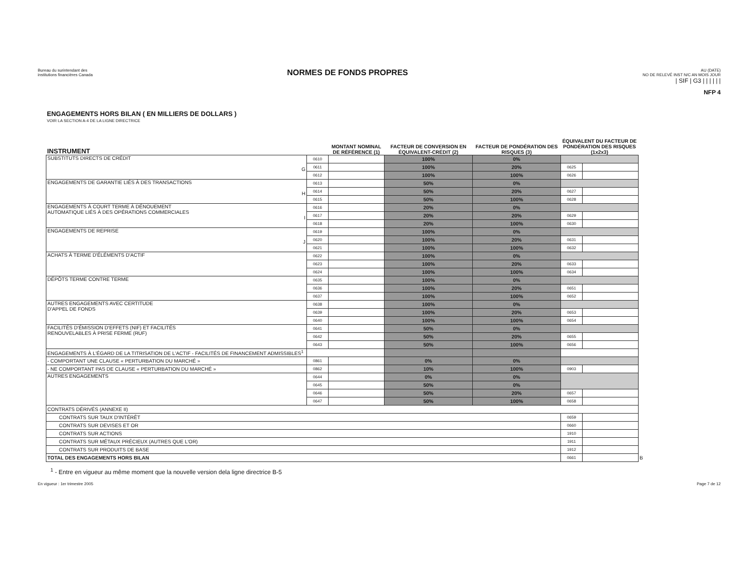Bureau du surintendant des
institutions financières Canada
NORMES DE FONDS PROPRES
AU (DATE)
NO DE RELEVÉ INST N/C AN MOIS JOUR
| SIF | G3 | | | | | |
NFP 4
ENGAGEMENTS HORS BILAN ( EN MILLIERS DE DOLLARS )
VOIR LA SECTION A-4 DE LA LIGNE DIRECTRICE
| INSTRUMENT | | MONTANT NOMINAL DE RÉFÉRENCE (1) | FACTEUR DE CONVERSION EN ÉQUIVALENT-CRÉDIT (2) | FACTEUR DE PONDÉRATION DES RISQUES (3) | ÉQUIVALENT DU FACTEUR DE PONDÉRATION DES RISQUES (1x2x3) | | |
| --- | --- | --- | --- | --- | --- | --- | --- |
| SUBSTITUTS DIRECTS DE CRÉDIT G | 0610 | | 100% | 0% | | | |
| | 0611 | | 100% | 20% | 0625 | | |
| | 0612 | | 100% | 100% | 0626 | | |
| ENGAGEMENTS DE GARANTIE LIÉS À DES TRANSACTIONS H | 0613 | | 50% | 0% | | | |
| | 0614 | | 50% | 20% | 0627 | | |
| | 0615 | | 50% | 100% | 0628 | | |
| ENGAGEMENTS À COURT TERME À DÉNOUEMENT AUTOMATIQUE LIÉS À DES OPÉRATIONS COMMERCIALES I | 0616 | | 20% | 0% | | | |
| | 0617 | | 20% | 20% | 0629 | | |
| | 0618 | | 20% | 100% | 0630 | | |
| ENGAGEMENTS DE REPRISE J | 0619 | | 100% | 0% | | | |
| | 0620 | | 100% | 20% | 0631 | | |
| | 0621 | | 100% | 100% | 0632 | | |
| ACHATS À TERME D'ÉLÉMENTS D'ACTIF | 0622 | | 100% | 0% | | | |
| | 0623 | | 100% | 20% | 0633 | | |
| | 0624 | | 100% | 100% | 0634 | | |
| DÉPÔTS TERME CONTRE TERME | 0635 | | 100% | 0% | | | |
| | 0636 | | 100% | 20% | 0651 | | |
| | 0637 | | 100% | 100% | 0652 | | |
| AUTRES ENGAGEMENTS AVEC CERTITUDE D'APPEL DE FONDS | 0638 | | 100% | 0% | | | |
| | 0639 | | 100% | 20% | 0653 | | |
| | 0640 | | 100% | 100% | 0654 | | |
| FACILITÉS D'ÉMISSION D'EFFETS (NIF) ET FACILITÉS RENOUVELABLES À PRISE FERME (RUF) | 0641 | | 50% | 0% | | | |
| | 0642 | | 50% | 20% | 0655 | | |
| | 0643 | | 50% | 100% | 0656 | | |
| ENGAGEMENTS À L'ÉGARD DE LA TITRISATION DE L'ACTIF - FACILITÉS DE FINANCEMENT ADMISSIBLES<sup>1</sup> | | | | | | | |
| - COMPORTANT UNE CLAUSE « PERTURBATION DU MARCHÉ » | 0861 | | 0% | 0% | | | |
| - NE COMPORTANT PAS DE CLAUSE « PERTURBATION DU MARCHÉ » | 0862 | | 10% | 100% | 0903 | | |
| AUTRES ENGAGEMENTS | 0644 | | 0% | 0% | | | |
| | 0645 | | 50% | 0% | | | |
| | 0646 | | 50% | 20% | 0657 | | |
| | 0647 | | 50% | 100% | 0658 | | |
| CONTRATS DÉRIVÉS (ANNEXE II) | | | | | | | |
| CONTRATS SUR TAUX D'INTÉRÊT | | | | | 0659 | | |
| CONTRATS SUR DEVISES ET OR | | | | | 0660 | | |
| CONTRATS SUR ACTIONS | | | | | 1910 | | |
| CONTRATS SUR MÉTAUX PRÉCIEUX (AUTRES QUE L'OR) | | | | | 1911 | | |
| CONTRATS SUR PRODUITS DE BASE | | | | | 1912 | | |
| TOTAL DES ENGAGEMENTS HORS BILAN | | | | | 0661 | | B |
<sup>1</sup> - Entre en vigueur au même moment que la nouvelle version dela ligne directrice B-5
En vigueur : 1er trimestre 2005 Page 7 de 12